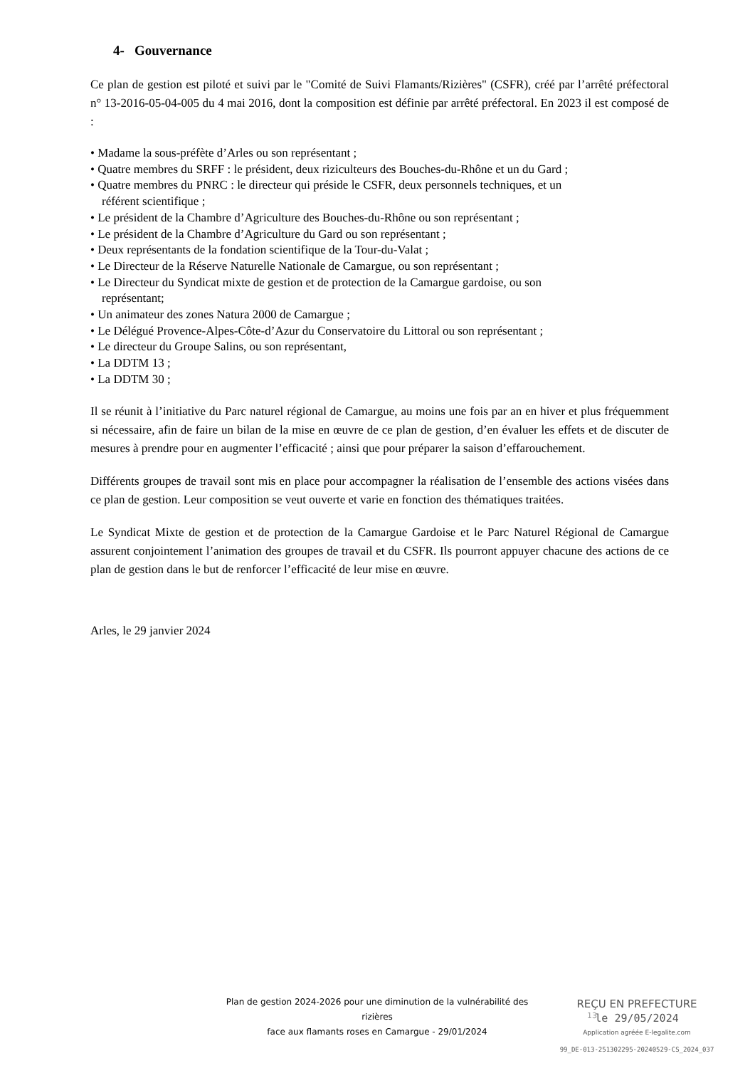4- Gouvernance
Ce plan de gestion est piloté et suivi par le "Comité de Suivi Flamants/Rizières" (CSFR), créé par l’arrêté préfectoral n° 13-2016-05-04-005 du 4 mai 2016, dont la composition est définie par arrêté préfectoral. En 2023 il est composé de :
• Madame la sous-préfète d’Arles ou son représentant ;
• Quatre membres du SRFF : le président, deux riziculteurs des Bouches-du-Rhône et un du Gard ;
• Quatre membres du PNRC : le directeur qui préside le CSFR, deux personnels techniques, et un
référent scientifique ;
• Le président de la Chambre d’Agriculture des Bouches-du-Rhône ou son représentant ;
• Le président de la Chambre d’Agriculture du Gard ou son représentant ;
• Deux représentants de la fondation scientifique de la Tour-du-Valat ;
• Le Directeur de la Réserve Naturelle Nationale de Camargue, ou son représentant ;
• Le Directeur du Syndicat mixte de gestion et de protection de la Camargue gardoise, ou son
représentant;
• Un animateur des zones Natura 2000 de Camargue ;
• Le Délégué Provence-Alpes-Côte-d’Azur du Conservatoire du Littoral ou son représentant ;
• Le directeur du Groupe Salins, ou son représentant,
• La DDTM 13 ;
• La DDTM 30 ;
Il se réunit à l’initiative du Parc naturel régional de Camargue, au moins une fois par an en hiver et plus fréquemment si nécessaire, afin de faire un bilan de la mise en œuvre de ce plan de gestion, d’en évaluer les effets et de discuter de mesures à prendre pour en augmenter l’efficacité ; ainsi que pour préparer la saison d’effarouchement.
Différents groupes de travail sont mis en place pour accompagner la réalisation de l’ensemble des actions visées dans ce plan de gestion. Leur composition se veut ouverte et varie en fonction des thématiques traitées.
Le Syndicat Mixte de gestion et de protection de la Camargue Gardoise et le Parc Naturel Régional de Camargue assurent conjointement l’animation des groupes de travail et du CSFR. Ils pourront appuyer chacune des actions de ce plan de gestion dans le but de renforcer l’efficacité de leur mise en œuvre.
Arles, le 29 janvier 2024
Plan de gestion 2024-2026 pour une diminution de la vulnérabilité des rizières
face aux flamants roses en Camargue - 29/01/2024
REÇU EN PREFECTURE
le 29/05/2024
Application agréée E-legalite.com
99_DE-013-251302295-20240529-CS_2024_037
13